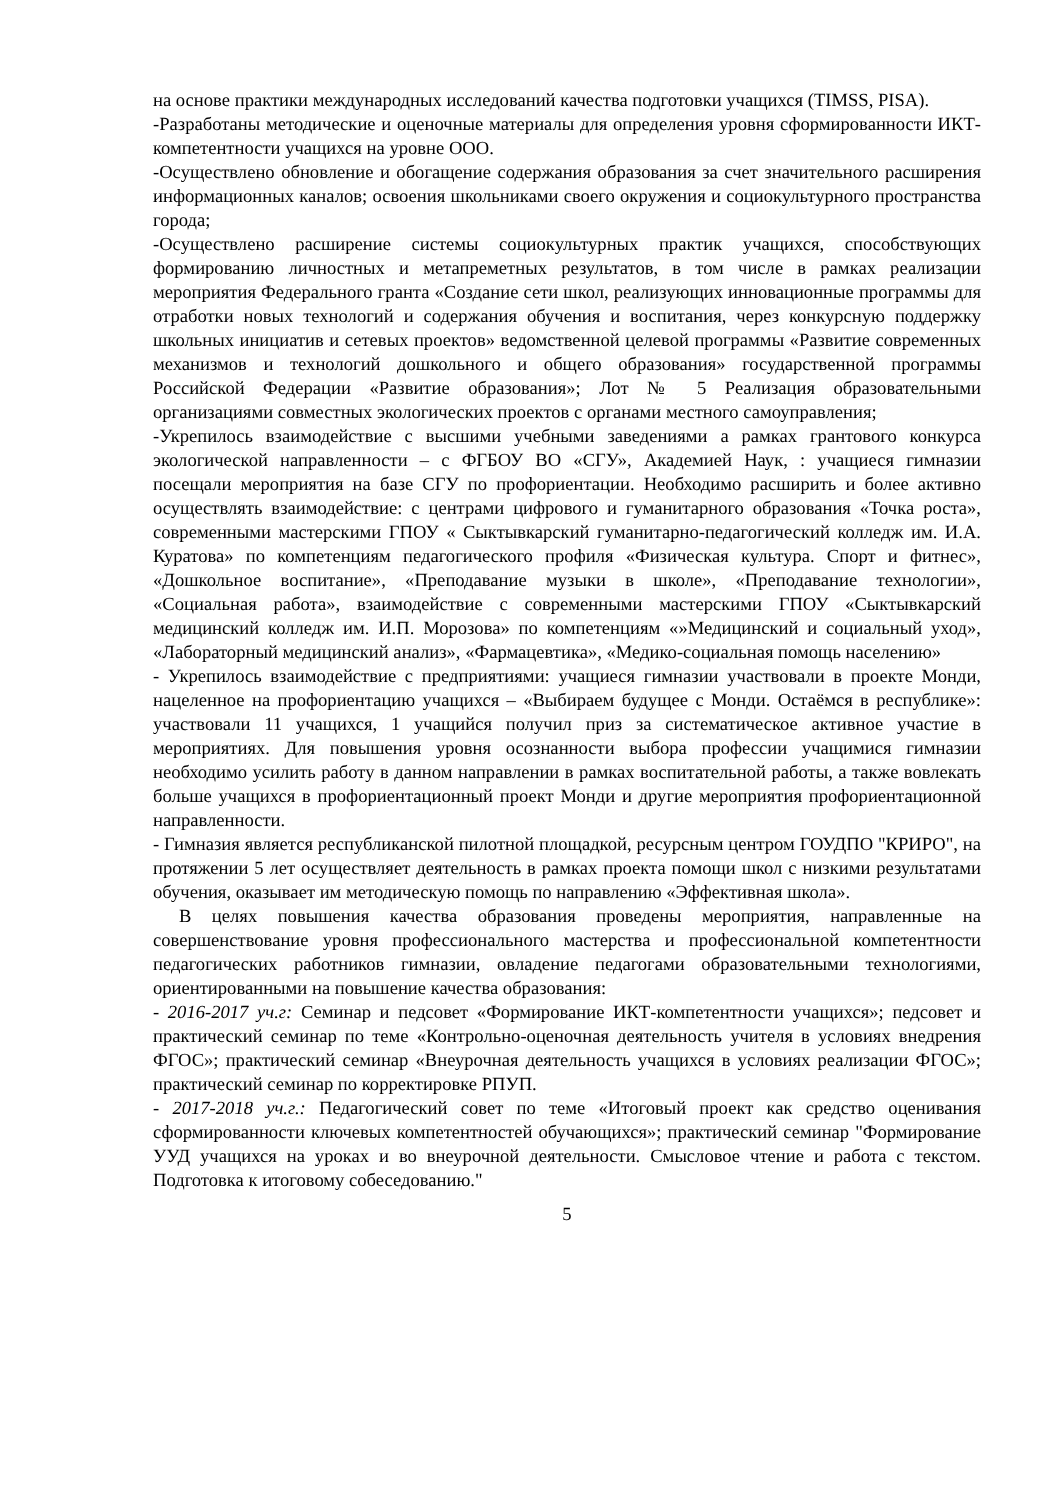на основе практики международных исследований качества подготовки учащихся (TIMSS, PISA).
-Разработаны методические и оценочные материалы для определения уровня сформированности ИКТ-компетентности учащихся на уровне ООО.
-Осуществлено обновление и обогащение содержания образования за счет значительного расширения информационных каналов; освоения школьниками своего окружения и социокультурного пространства города;
-Осуществлено расширение системы социокультурных практик учащихся, способствующих формированию личностных и метапреметных результатов, в том числе в рамках реализации мероприятия Федерального гранта «Создание сети школ, реализующих инновационные программы для отработки новых технологий и содержания обучения и воспитания, через конкурсную поддержку школьных инициатив и сетевых проектов» ведомственной целевой программы «Развитие современных механизмов и технологий дошкольного и общего образования» государственной программы Российской Федерации «Развитие образования»; Лот № 5 Реализация образовательными организациями совместных экологических проектов с органами местного самоуправления;
-Укрепилось взаимодействие с высшими учебными заведениями а рамках грантового конкурса экологической направленности – с ФГБОУ ВО «СГУ», Академией Наук, : учащиеся гимназии посещали мероприятия на базе СГУ по профориентации. Необходимо расширить и более активно осуществлять взаимодействие: с центрами цифрового и гуманитарного образования «Точка роста», современными мастерскими ГПОУ « Сыктывкарский гуманитарно-педагогический колледж им. И.А. Куратова» по компетенциям педагогического профиля «Физическая культура. Спорт и фитнес», «Дошкольное воспитание», «Преподавание музыки в школе», «Преподавание технологии», «Социальная работа», взаимодействие с современными мастерскими ГПОУ «Сыктывкарский медицинский колледж им. И.П. Морозова» по компетенциям «»Медицинский и социальный уход», «Лабораторный медицинский анализ», «Фармацевтика», «Медико-социальная помощь населению»
- Укрепилось взаимодействие с предприятиями: учащиеся гимназии участвовали в проекте Монди, нацеленное на профориентацию учащихся – «Выбираем будущее с Монди. Остаёмся в республике»: участвовали 11 учащихся, 1 учащийся получил приз за систематическое активное участие в мероприятиях. Для повышения уровня осознанности выбора профессии учащимися гимназии необходимо усилить работу в данном направлении в рамках воспитательной работы, а также вовлекать больше учащихся в профориентационный проект Монди и другие мероприятия профориентационной направленности.
- Гимназия является республиканской пилотной площадкой, ресурсным центром ГОУДПО "КРИРО", на протяжении 5 лет осуществляет деятельность в рамках проекта помощи школ с низкими результатами обучения, оказывает им методическую помощь по направлению «Эффективная школа».
В целях повышения качества образования проведены мероприятия, направленные на совершенствование уровня профессионального мастерства и профессиональной компетентности педагогических работников гимназии, овладение педагогами образовательными технологиями, ориентированными на повышение качества образования:
- 2016-2017 уч.г: Семинар и педсовет «Формирование ИКТ-компетентности учащихся»; педсовет и практический семинар по теме «Контрольно-оценочная деятельность учителя в условиях внедрения ФГОС»; практический семинар «Внеурочная деятельность учащихся в условиях реализации ФГОС»; практический семинар по корректировке РПУП.
- 2017-2018 уч.г.: Педагогический совет по теме «Итоговый проект как средство оценивания сформированности ключевых компетентностей обучающихся»; практический семинар "Формирование УУД учащихся на уроках и во внеурочной деятельности. Смысловое чтение и работа с текстом. Подготовка к итоговому собеседованию."
5